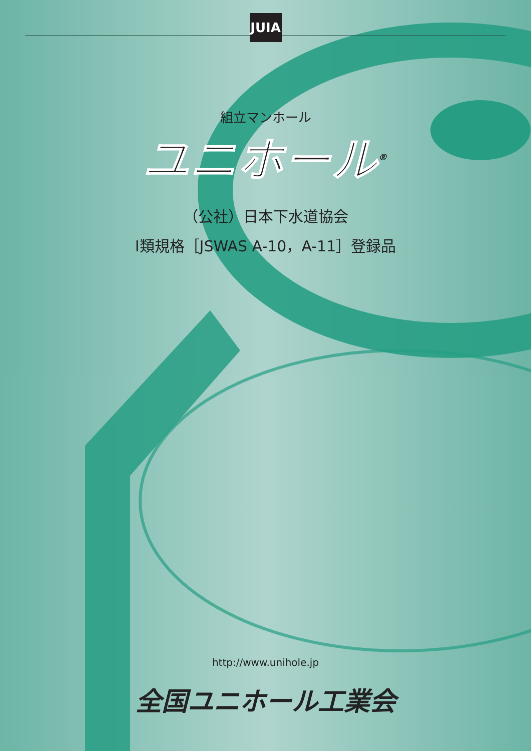JUIA
組立マンホール
ユニホール<sup>®</sup>
（公社）日本下水道協会
Ⅰ類規格［JSWAS A-10，A-11］登録品
http://www.unihole.jp
全国ユニホール工業会